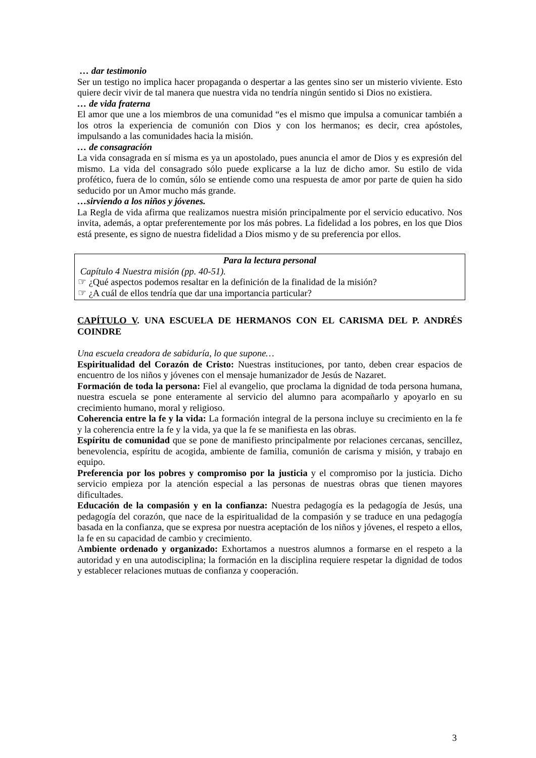… dar testimonio
Ser un testigo no implica hacer propaganda o despertar a las gentes sino ser un misterio viviente. Esto quiere decir vivir de tal manera que nuestra vida no tendría ningún sentido si Dios no existiera.
… de vida fraterna
El amor que une a los miembros de una comunidad “es el mismo que impulsa a comunicar también a los otros la experiencia de comunión con Dios y con los hermanos; es decir, crea apóstoles, impulsando a las comunidades hacia la misión.
… de consagración
La vida consagrada en sí misma es ya un apostolado, pues anuncia el amor de Dios y es expresión del mismo. La vida del consagrado sólo puede explicarse a la luz de dicho amor. Su estilo de vida profético, fuera de lo común, sólo se entiende como una respuesta de amor por parte de quien ha sido seducido por un Amor mucho más grande.
…sirviendo a los niños y jóvenes.
La Regla de vida afirma que realizamos nuestra misión principalmente por el servicio educativo. Nos invita, además, a optar preferentemente por los más pobres. La fidelidad a los pobres, en los que Dios está presente, es signo de nuestra fidelidad a Dios mismo y de su preferencia por ellos.
Para la lectura personal
Capítulo 4 Nuestra misión (pp. 40-51).
☞ ¿Qué aspectos podemos resaltar en la definición de la finalidad de la misión?
☞ ¿A cuál de ellos tendría que dar una importancia particular?
CAPÍTULO V. UNA ESCUELA DE HERMANOS CON EL CARISMA DEL P. ANDRÉS COINDRE
Una escuela creadora de sabiduría, lo que supone…
Espiritualidad del Corazón de Cristo: Nuestras instituciones, por tanto, deben crear espacios de encuentro de los niños y jóvenes con el mensaje humanizador de Jesús de Nazaret.
Formación de toda la persona: Fiel al evangelio, que proclama la dignidad de toda persona humana, nuestra escuela se pone enteramente al servicio del alumno para acompañarlo y apoyarlo en su crecimiento humano, moral y religioso.
Coherencia entre la fe y la vida: La formación integral de la persona incluye su crecimiento en la fe y la coherencia entre la fe y la vida, ya que la fe se manifiesta en las obras.
Espíritu de comunidad que se pone de manifiesto principalmente por relaciones cercanas, sencillez, benevolencia, espíritu de acogida, ambiente de familia, comunión de carisma y misión, y trabajo en equipo.
Preferencia por los pobres y compromiso por la justicia y el compromiso por la justicia. Dicho servicio empieza por la atención especial a las personas de nuestras obras que tienen mayores dificultades.
Educación de la compasión y en la confianza: Nuestra pedagogía es la pedagogía de Jesús, una pedagogía del corazón, que nace de la espiritualidad de la compasión y se traduce en una pedagogía basada en la confianza, que se expresa por nuestra aceptación de los niños y jóvenes, el respeto a ellos, la fe en su capacidad de cambio y crecimiento.
Ambiente ordenado y organizado: Exhortamos a nuestros alumnos a formarse en el respeto a la autoridad y en una autodisciplina; la formación en la disciplina requiere respetar la dignidad de todos y establecer relaciones mutuas de confianza y cooperación.
3